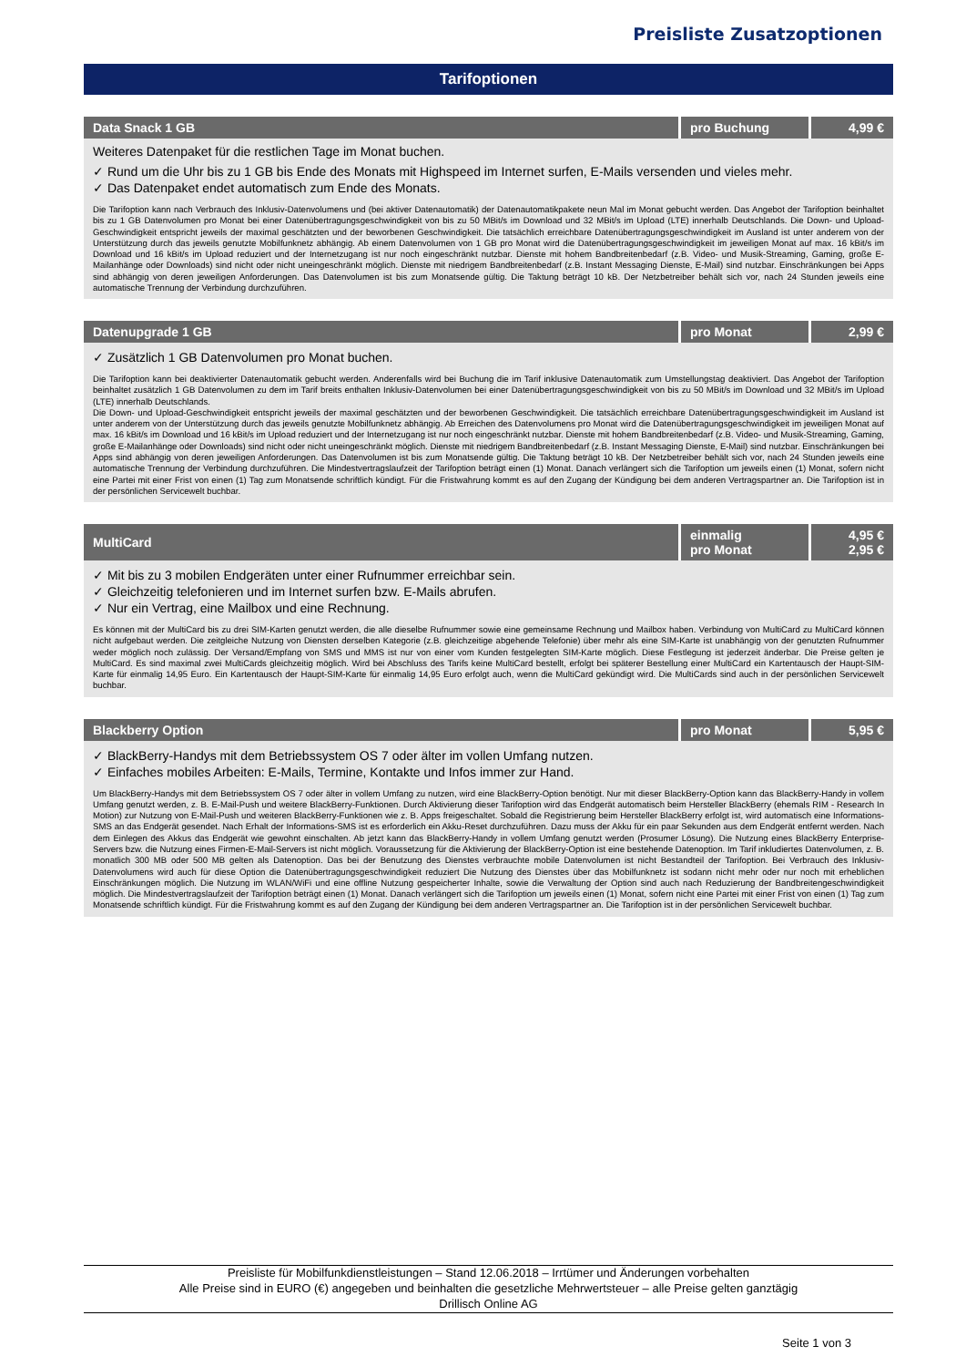Preisliste Zusatzoptionen
Tarifoptionen
| Data Snack 1 GB | pro Buchung | 4,99 € |
Weiteres Datenpaket für die restlichen Tage im Monat buchen.
✓ Rund um die Uhr bis zu 1 GB bis Ende des Monats mit Highspeed im Internet surfen, E-Mails versenden und vieles mehr.
✓ Das Datenpaket endet automatisch zum Ende des Monats.
Die Tarifoption kann nach Verbrauch des Inklusiv-Datenvolumens und (bei aktiver Datenautomatik) der Datenautomatikpakete neun Mal im Monat gebucht werden. Das Angebot der Tarifoption beinhaltet bis zu 1 GB Datenvolumen pro Monat bei einer Datenübertragungsgeschwindigkeit von bis zu 50 MBit/s im Download und 32 MBit/s im Upload (LTE) innerhalb Deutschlands. Die Down- und Upload-Geschwindigkeit entspricht jeweils der maximal geschätzten und der beworbenen Geschwindigkeit. Die tatsächlich erreichbare Datenübertragungsgeschwindigkeit im Ausland ist unter anderem von der Unterstützung durch das jeweils genutzte Mobilfunknetz abhängig. Ab einem Datenvolumen von 1 GB pro Monat wird die Datenübertragungsgeschwindigkeit im jeweiligen Monat auf max. 16 kBit/s im Download und 16 kBit/s im Upload reduziert und der Internetzugang ist nur noch eingeschränkt nutzbar. Dienste mit hohem Bandbreitenbedarf (z.B. Video- und Musik-Streaming, Gaming, große E-Mailanhänge oder Downloads) sind nicht oder nicht uneingeschränkt möglich. Dienste mit niedrigem Bandbreitenbedarf (z.B. Instant Messaging Dienste, E-Mail) sind nutzbar. Einschränkungen bei Apps sind abhängig von deren jeweiligen Anforderungen. Das Datenvolumen ist bis zum Monatsende gültig. Die Taktung beträgt 10 kB. Der Netzbetreiber behält sich vor, nach 24 Stunden jeweils eine automatische Trennung der Verbindung durchzuführen.
| Datenupgrade 1 GB | pro Monat | 2,99 € |
✓ Zusätzlich 1 GB Datenvolumen pro Monat buchen.
Die Tarifoption kann bei deaktivierter Datenautomatik gebucht werden. Anderenfalls wird bei Buchung die im Tarif inklusive Datenautomatik zum Umstellungstag deaktiviert. Das Angebot der Tarifoption beinhaltet zusätzlich 1 GB Datenvolumen zu dem im Tarif breits enthalten Inklusiv-Datenvolumen bei einer Datenübertragungsgeschwindigkeit von bis zu 50 MBit/s im Download und 32 MBit/s im Upload (LTE) innerhalb Deutschlands.
Die Down- und Upload-Geschwindigkeit entspricht jeweils der maximal geschätzten und der beworbenen Geschwindigkeit. Die tatsächlich erreichbare Datenübertragungsgeschwindigkeit im Ausland ist unter anderem von der Unterstützung durch das jeweils genutzte Mobilfunknetz abhängig. Ab Erreichen des Datenvolumens pro Monat wird die Datenübertragungsgeschwindigkeit im jeweiligen Monat auf max. 16 kBit/s im Download und 16 kBit/s im Upload reduziert und der Internetzugang ist nur noch eingeschränkt nutzbar. Dienste mit hohem Bandbreitenbedarf (z.B. Video- und Musik-Streaming, Gaming, große E-Mailanhänge oder Downloads) sind nicht oder nicht uneingeschränkt möglich. Dienste mit niedrigem Bandbreitenbedarf (z.B. Instant Messaging Dienste, E-Mail) sind nutzbar. Einschränkungen bei Apps sind abhängig von deren jeweiligen Anforderungen. Das Datenvolumen ist bis zum Monatsende gültig. Die Taktung beträgt 10 kB. Der Netzbetreiber behält sich vor, nach 24 Stunden jeweils eine automatische Trennung der Verbindung durchzuführen. Die Mindestvertragslaufzeit der Tarifoption beträgt einen (1) Monat. Danach verlängert sich die Tarifoption um jeweils einen (1) Monat, sofern nicht eine Partei mit einer Frist von einen (1) Tag zum Monatsende schriftlich kündigt. Für die Fristwahrung kommt es auf den Zugang der Kündigung bei dem anderen Vertragspartner an. Die Tarifoption ist in der persönlichen Servicewelt buchbar.
| MultiCard | einmalig pro Monat | 4,95 € 2,95 € |
✓ Mit bis zu 3 mobilen Endgeräten unter einer Rufnummer erreichbar sein.
✓ Gleichzeitig telefonieren und im Internet surfen bzw. E-Mails abrufen.
✓ Nur ein Vertrag, eine Mailbox und eine Rechnung.
Es können mit der MultiCard bis zu drei SIM-Karten genutzt werden, die alle dieselbe Rufnummer sowie eine gemeinsame Rechnung und Mailbox haben. Verbindung von MultiCard zu MultiCard können nicht aufgebaut werden. Die zeitgleiche Nutzung von Diensten derselben Kategorie (z.B. gleichzeitige abgehende Telefonie) über mehr als eine SIM-Karte ist unabhängig von der genutzten Rufnummer weder möglich noch zulässig. Der Versand/Empfang von SMS und MMS ist nur von einer vom Kunden festgelegten SIM-Karte möglich. Diese Festlegung ist jederzeit änderbar. Die Preise gelten je MultiCard. Es sind maximal zwei MultiCards gleichzeitig möglich. Wird bei Abschluss des Tarifs keine MultiCard bestellt, erfolgt bei späterer Bestellung einer MultiCard ein Kartentausch der Haupt-SIM-Karte für einmalig 14,95 Euro. Ein Kartentausch der Haupt-SIM-Karte für einmalig 14,95 Euro erfolgt auch, wenn die MultiCard gekündigt wird. Die MultiCards sind auch in der persönlichen Servicewelt buchbar.
| Blackberry Option | pro Monat | 5,95 € |
✓ BlackBerry-Handys mit dem Betriebssystem OS 7 oder älter im vollen Umfang nutzen.
✓ Einfaches mobiles Arbeiten: E-Mails, Termine, Kontakte und Infos immer zur Hand.
Um BlackBerry-Handys mit dem Betriebssystem OS 7 oder älter in vollem Umfang zu nutzen, wird eine BlackBerry-Option benötigt. Nur mit dieser BlackBerry-Option kann das BlackBerry-Handy in vollem Umfang genutzt werden, z. B. E-Mail-Push und weitere BlackBerry-Funktionen. Durch Aktivierung dieser Tarifoption wird das Endgerät automatisch beim Hersteller BlackBerry (ehemals RIM - Research In Motion) zur Nutzung von E-Mail-Push und weiteren BlackBerry-Funktionen wie z. B. Apps freigeschaltet. Sobald die Registrierung beim Hersteller BlackBerry erfolgt ist, wird automatisch eine Informations-SMS an das Endgerät gesendet. Nach Erhalt der Informations-SMS ist es erforderlich ein Akku-Reset durchzuführen. Dazu muss der Akku für ein paar Sekunden aus dem Endgerät entfernt werden. Nach dem Einlegen des Akkus das Endgerät wie gewohnt einschalten. Ab jetzt kann das BlackBerry-Handy in vollem Umfang genutzt werden (Prosumer Lösung). Die Nutzung eines BlackBerry Enterprise-Servers bzw. die Nutzung eines Firmen-E-Mail-Servers ist nicht möglich. Voraussetzung für die Aktivierung der BlackBerry-Option ist eine bestehende Datenoption. Im Tarif inkludiertes Datenvolumen, z. B. monatlich 300 MB oder 500 MB gelten als Datenoption. Das bei der Benutzung des Dienstes verbrauchte mobile Datenvolumen ist nicht Bestandteil der Tarifoption. Bei Verbrauch des Inklusiv-Datenvolumens wird auch für diese Option die Datenübertragungsgeschwindigkeit reduziert Die Nutzung des Dienstes über das Mobilfunknetz ist sodann nicht mehr oder nur noch mit erheblichen Einschränkungen möglich. Die Nutzung im WLAN/WiFi und eine offline Nutzung gespeicherter Inhalte, sowie die Verwaltung der Option sind auch nach Reduzierung der Bandbreitengeschwindigkeit möglich. Die Mindestvertragslaufzeit der Tarifoption beträgt einen (1) Monat. Danach verlängert sich die Tarifoption um jeweils einen (1) Monat, sofern nicht eine Partei mit einer Frist von einen (1) Tag zum Monatsende schriftlich kündigt. Für die Fristwahrung kommt es auf den Zugang der Kündigung bei dem anderen Vertragspartner an. Die Tarifoption ist in der persönlichen Servicewelt buchbar.
Preisliste für Mobilfunkdienstleistungen – Stand 12.06.2018 – Irrtümer und Änderungen vorbehalten
Alle Preise sind in EURO (€) angegeben und beinhalten die gesetzliche Mehrwertsteuer – alle Preise gelten ganztägig
Drillisch Online AG
Seite 1 von 3